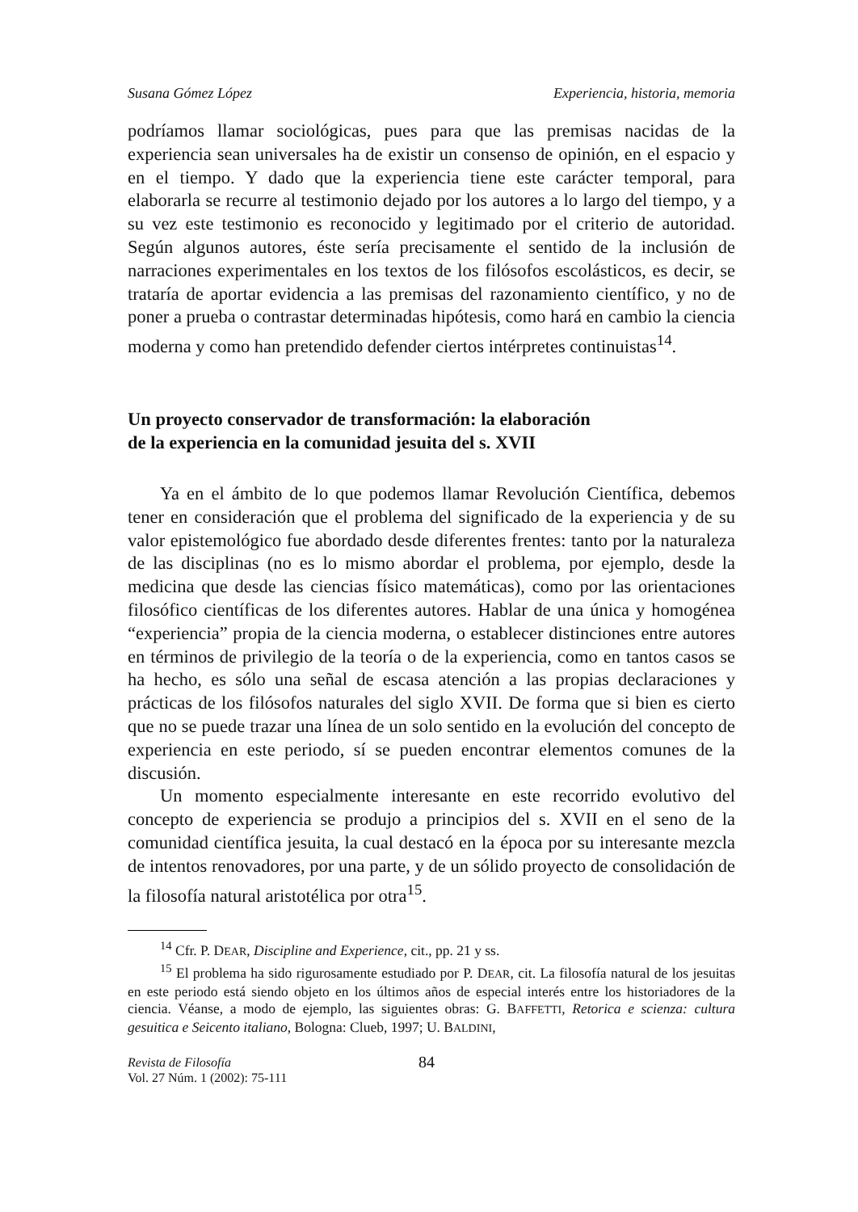Susana Gómez López Experiencia, historia, memoria
podríamos llamar sociológicas, pues para que las premisas nacidas de la experiencia sean universales ha de existir un consenso de opinión, en el espacio y en el tiempo. Y dado que la experiencia tiene este carácter temporal, para elaborarla se recurre al testimonio dejado por los autores a lo largo del tiempo, y a su vez este testimonio es reconocido y legitimado por el criterio de autoridad. Según algunos autores, éste sería precisamente el sentido de la inclusión de narraciones experimentales en los textos de los filósofos escolásticos, es decir, se trataría de aportar evidencia a las premisas del razonamiento científico, y no de poner a prueba o contrastar determinadas hipótesis, como hará en cambio la ciencia moderna y como han pretendido defender ciertos intérpretes continuistas<sup>14</sup>.
Un proyecto conservador de transformación: la elaboración
de la experiencia en la comunidad jesuita del s. XVII
Ya en el ámbito de lo que podemos llamar Revolución Científica, debemos tener en consideración que el problema del significado de la experiencia y de su valor epistemológico fue abordado desde diferentes frentes: tanto por la naturaleza de las disciplinas (no es lo mismo abordar el problema, por ejemplo, desde la medicina que desde las ciencias físico matemáticas), como por las orientaciones filosófico científicas de los diferentes autores. Hablar de una única y homogénea “experiencia” propia de la ciencia moderna, o establecer distinciones entre autores en términos de privilegio de la teoría o de la experiencia, como en tantos casos se ha hecho, es sólo una señal de escasa atención a las propias declaraciones y prácticas de los filósofos naturales del siglo XVII. De forma que si bien es cierto que no se puede trazar una línea de un solo sentido en la evolución del concepto de experiencia en este periodo, sí se pueden encontrar elementos comunes de la discusión.
Un momento especialmente interesante en este recorrido evolutivo del concepto de experiencia se produjo a principios del s. XVII en el seno de la comunidad científica jesuita, la cual destacó en la época por su interesante mezcla de intentos renovadores, por una parte, y de un sólido proyecto de consolidación de la filosofía natural aristotélica por otra<sup>15</sup>.
<sup>14</sup> Cfr. P. DEAR, Discipline and Experience, cit., pp. 21 y ss.
<sup>15</sup> El problema ha sido rigurosamente estudiado por P. DEAR, cit. La filosofía natural de los jesuitas en este periodo está siendo objeto en los últimos años de especial interés entre los historiadores de la ciencia. Véanse, a modo de ejemplo, las siguientes obras: G. BAFFETTI, Retorica e scienza: cultura gesuitica e Seicento italiano, Bologna: Clueb, 1997; U. BALDINI,
Revista de Filosofía
Vol. 27 Núm. 1 (2002): 75-111
84